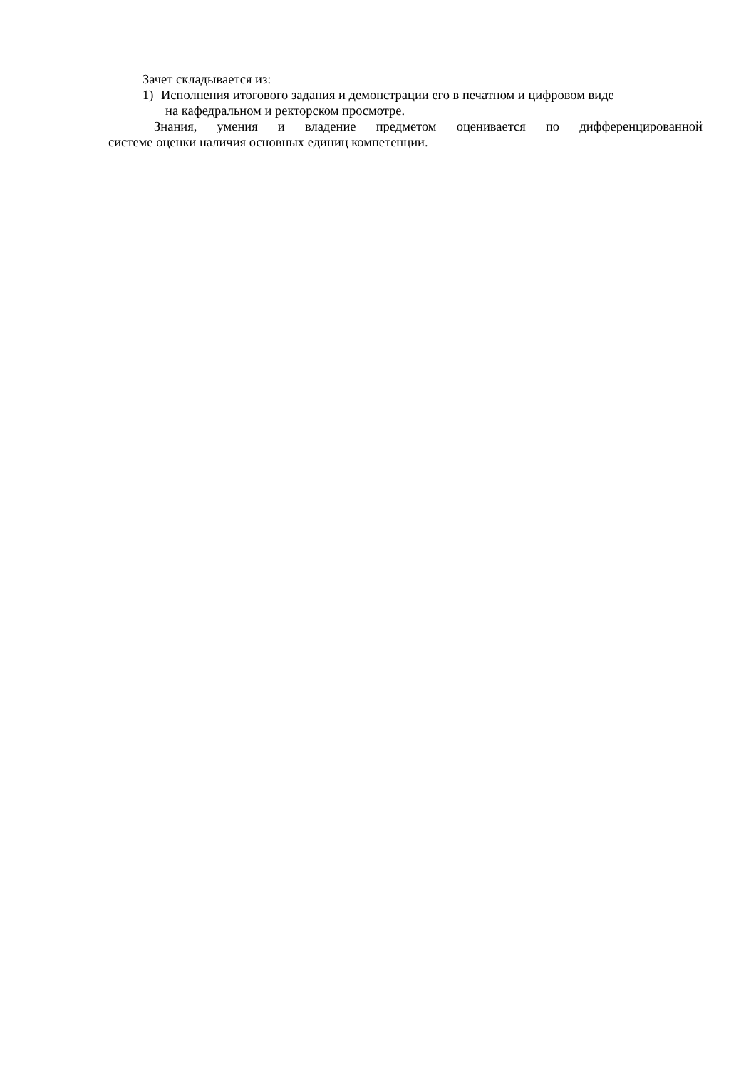Зачет складывается из:
1) Исполнения итогового задания и демонстрации его в печатном и цифровом виде
на кафедральном и ректорском просмотре.
Знания, умения и владение предметом оценивается по дифференцированной
системе оценки наличия основных единиц компетенции.